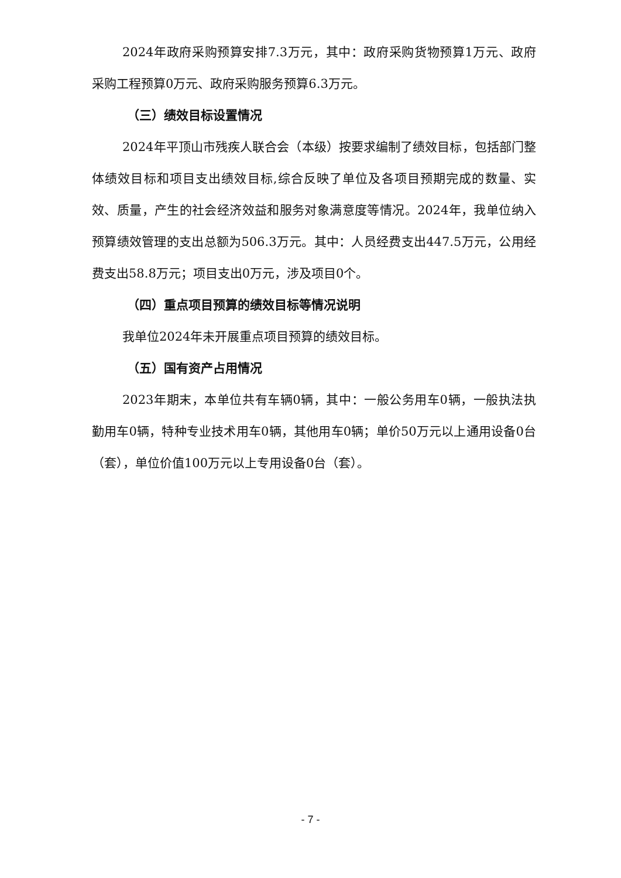2024年政府采购预算安排7.3万元，其中：政府采购货物预算1万元、政府采购工程预算0万元、政府采购服务预算6.3万元。
（三）绩效目标设置情况
2024年平顶山市残疾人联合会（本级）按要求编制了绩效目标，包括部门整体绩效目标和项目支出绩效目标,综合反映了单位及各项目预期完成的数量、实效、质量，产生的社会经济效益和服务对象满意度等情况。2024年，我单位纳入预算绩效管理的支出总额为506.3万元。其中：人员经费支出447.5万元，公用经费支出58.8万元；项目支出0万元，涉及项目0个。
（四）重点项目预算的绩效目标等情况说明
我单位2024年未开展重点项目预算的绩效目标。
（五）国有资产占用情况
2023年期末，本单位共有车辆0辆，其中：一般公务用车0辆，一般执法执勤用车0辆，特种专业技术用车0辆，其他用车0辆；单价50万元以上通用设备0台（套），单位价值100万元以上专用设备0台（套）。
- 7 -